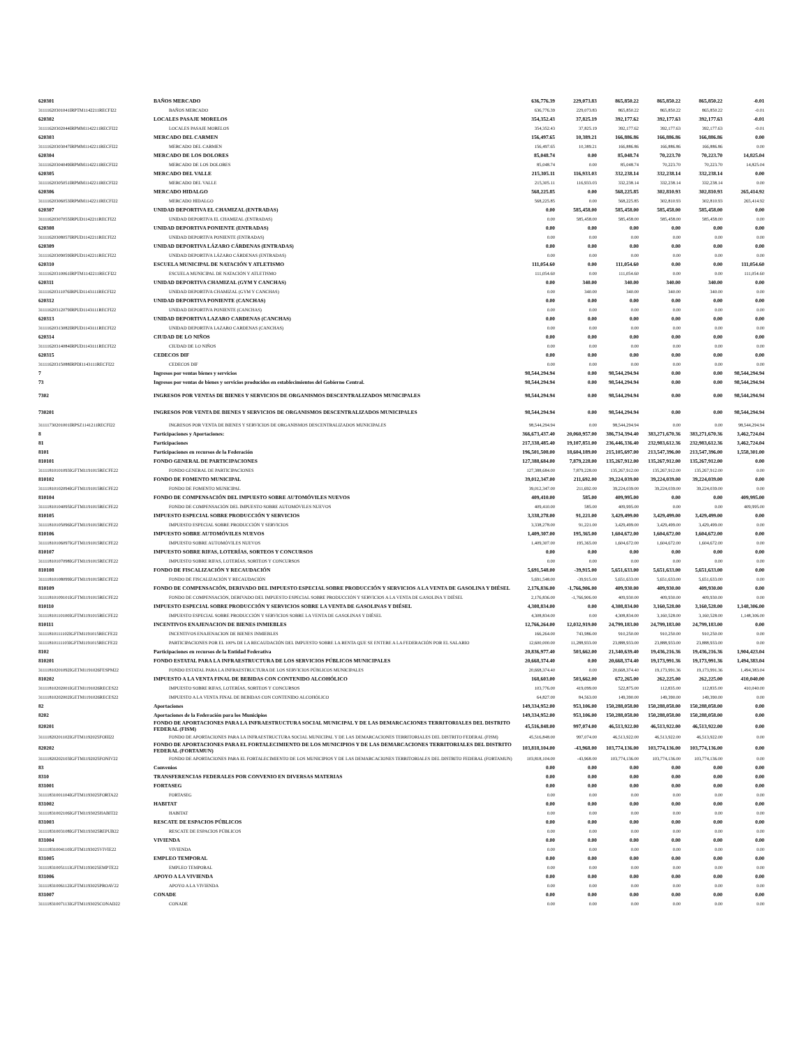| 620301 | BAÑOS MERCADO | 636,776.39 | 229,073.83 | 865,850.22 | 865,850.22 | 865,850.22 | -0.01 |
| 31111620301041IRPTM1142211RECFI22 | BAÑOS MERCADO | 636,776.39 | 229,073.83 | 865,850.22 | 865,850.22 | 865,850.22 | -0.01 |
| 620302 | LOCALES PASAJE MORELOS | 354,352.43 | 37,825.19 | 392,177.62 | 392,177.63 | 392,177.63 | -0.01 |
| 31111620302044IRPMM1142211RECFI22 | LOCALES PASAJE MORELOS | 354,352.43 | 37,825.19 | 392,177.62 | 392,177.63 | 392,177.63 | -0.01 |
| 620303 | MERCADO DEL CARMEN | 156,497.65 | 10,389.21 | 166,886.86 | 166,886.86 | 166,886.86 | 0.00 |
| 31111620303047IRPMM1142211RECFI22 | MERCADO DEL CARMEN | 156,497.65 | 10,389.21 | 166,886.86 | 166,886.86 | 166,886.86 | 0.00 |
| 620304 | MERCADO DE LOS DOLORES | 85,048.74 | 0.00 | 85,048.74 | 70,223.70 | 70,223.70 | 14,825.04 |
| 31111620304049IRPMM1142211RECFI22 | MERCADO DE LOS DOLORES | 85,048.74 | 0.00 | 85,048.74 | 70,223.70 | 70,223.70 | 14,825.04 |
| 620305 | MERCADO DEL VALLE | 215,305.11 | 116,933.03 | 332,238.14 | 332,238.14 | 332,238.14 | 0.00 |
| 31111620305051IRPMM1142211RECFI22 | MERCADO DEL VALLE | 215,305.11 | 116,933.03 | 332,238.14 | 332,238.14 | 332,238.14 | 0.00 |
| 620306 | MERCADO HIDALGO | 568,225.85 | 0.00 | 568,225.85 | 302,810.93 | 302,810.93 | 265,414.92 |
| 31111620306053IRPMM1142211RECFI22 | MERCADO HIDALGO | 568,225.85 | 0.00 | 568,225.85 | 302,810.93 | 302,810.93 | 265,414.92 |
| 620307 | UNIDAD DEPORTIVA EL CHAMIZAL (ENTRADAS) | 0.00 | 585,458.00 | 585,458.00 | 585,458.00 | 585,458.00 | 0.00 |
| 31111620307055IRPUD1142211RECFI22 | UNIDAD DEPORTIVA EL CHAMIZAL (ENTRADAS) | 0.00 | 585,458.00 | 585,458.00 | 585,458.00 | 585,458.00 | 0.00 |
| 620308 | UNIDAD DEPORTIVA PONIENTE (ENTRADAS) | 0.00 | 0.00 | 0.00 | 0.00 | 0.00 | 0.00 |
| 31111620308057IRPUD1142211RECFI22 | UNIDAD DEPORTIVA PONIENTE (ENTRADAS) | 0.00 | 0.00 | 0.00 | 0.00 | 0.00 | 0.00 |
| 620309 | UNIDAD DEPORTIVA LÁZARO CÁRDENAS (ENTRADAS) | 0.00 | 0.00 | 0.00 | 0.00 | 0.00 | 0.00 |
| 31111620309059IRPUD1142211RECFI22 | UNIDAD DEPORTIVA LÁZARO CÁRDENAS (ENTRADAS) | 0.00 | 0.00 | 0.00 | 0.00 | 0.00 | 0.00 |
| 620310 | ESCUELA MUNICIPAL DE NATACIÓN Y ATLETISMO | 111,054.60 | 0.00 | 111,054.60 | 0.00 | 0.00 | 111,054.60 |
| 31111620310061IRPTM1142211RECFI22 | ESCUELA MUNICIPAL DE NATACIÓN Y ATLETISMO | 111,054.60 | 0.00 | 111,054.60 | 0.00 | 0.00 | 111,054.60 |
| 620311 | UNIDAD DEPORTIVA CHAMIZAL (GYM Y CANCHAS) | 0.00 | 340.00 | 340.00 | 340.00 | 340.00 | 0.00 |
| 31111620311076IRPUD1143111RECFI22 | UNIDAD DEPORTIVA CHAMIZAL (GYM Y CANCHAS) | 0.00 | 340.00 | 340.00 | 340.00 | 340.00 | 0.00 |
| 620312 | UNIDAD DEPORTIVA PONIENTE (CANCHAS) | 0.00 | 0.00 | 0.00 | 0.00 | 0.00 | 0.00 |
| 31111620312079IRPUD1143111RECFI22 | UNIDAD DEPORTIVA PONIENTE (CANCHAS) | 0.00 | 0.00 | 0.00 | 0.00 | 0.00 | 0.00 |
| 620313 | UNIDAD DEPORTIVA LAZARO CARDENAS (CANCHAS) | 0.00 | 0.00 | 0.00 | 0.00 | 0.00 | 0.00 |
| 31111620313082IRPUD1143111RECFI22 | UNIDAD DEPORTIVA LAZARO CARDENAS (CANCHAS) | 0.00 | 0.00 | 0.00 | 0.00 | 0.00 | 0.00 |
| 620314 | CIUDAD DE LO NIÑOS | 0.00 | 0.00 | 0.00 | 0.00 | 0.00 | 0.00 |
| 31111620314084IRPUD1143111RECFI22 | CIUDAD DE LO NIÑOS | 0.00 | 0.00 | 0.00 | 0.00 | 0.00 | 0.00 |
| 620315 | CEDECOS DIF | 0.00 | 0.00 | 0.00 | 0.00 | 0.00 | 0.00 |
| 31111620315088IRPDI1143111RECFI22 | CEDECOS DIF | 0.00 | 0.00 | 0.00 | 0.00 | 0.00 | 0.00 |
| 7 | Ingresos por ventas bienes y servicios | 98,544,294.94 | 0.00 | 98,544,294.94 | 0.00 | 0.00 | 98,544,294.94 |
| 73 | Ingresos por ventas de bienes y servicios producidos en establecimientos del Gobierno Central. | 98,544,294.94 | 0.00 | 98,544,294.94 | 0.00 | 0.00 | 98,544,294.94 |
| 7302 | INGRESOS POR VENTAS DE BIENES Y SERVICIOS DE ORGANISMOS DESCENTRALIZADOS MUNICIPALES | 98,544,294.94 | 0.00 | 98,544,294.94 | 0.00 | 0.00 | 98,544,294.94 |
| 730201 | INGRESOS POR VENTA DE BIENES Y SERVICIOS DE ORGANISMOS DESCENTRALIZADOS MUNICIPALES | 98,544,294.94 | 0.00 | 98,544,294.94 | 0.00 | 0.00 | 98,544,294.94 |
| 31111730201001IRPSZ1141211RECFI22 | INGRESOS POR VENTA DE BIENES Y SERVICIOS DE ORGANISMOS DESCENTRALIZADOS MUNICIPALES | 98,544,294.94 | 0.00 | 98,544,294.94 | 0.00 | 0.00 | 98,544,294.94 |
| 8 | Participaciones y Aportaciones: | 366,673,437.40 | 20,060,957.00 | 386,734,394.40 | 383,271,670.36 | 383,271,670.36 | 3,462,724.04 |
| 81 | Participaciones | 217,338,485.40 | 19,107,851.00 | 236,446,336.40 | 232,983,612.36 | 232,983,612.36 | 3,462,724.04 |
| 8101 | Participaciones en recursos de la Federación | 196,501,508.00 | 18,604,189.00 | 215,105,697.00 | 213,547,396.00 | 213,547,396.00 | 1,558,301.00 |
| 810101 | FONDO GENERAL DE PARTICIPACIONES | 127,388,684.00 | 7,879,228.00 | 135,267,912.00 | 135,267,912.00 | 135,267,912.00 | 0.00 |
| 31111810101093IGFTM1191015RECFE22 | FONDO GENERAL DE PARTICIPACIONES | 127,388,684.00 | 7,879,228.00 | 135,267,912.00 | 135,267,912.00 | 135,267,912.00 | 0.00 |
| 810102 | FONDO DE FOMENTO MUNICIPAL | 39,012,347.00 | 211,692.00 | 39,224,039.00 | 39,224,039.00 | 39,224,039.00 | 0.00 |
| 31111810102094IGFTM1191015RECFE22 | FONDO DE FOMENTO MUNICIPAL | 39,012,347.00 | 211,692.00 | 39,224,039.00 | 39,224,039.00 | 39,224,039.00 | 0.00 |
| 810104 | FONDO DE COMPENSACIÓN DEL IMPUESTO SOBRE AUTOMÓVILES NUEVOS | 409,410.00 | 585.00 | 409,995.00 | 0.00 | 0.00 | 409,995.00 |
| 31111810104095IGFTM1191015RECFE22 | FONDO DE COMPENSACIÓN DEL IMPUESTO SOBRE AUTOMÓVILES NUEVOS | 409,410.00 | 585.00 | 409,995.00 | 0.00 | 0.00 | 409,995.00 |
| 810105 | IMPUESTO ESPECIAL SOBRE PRODUCCIÓN Y SERVICIOS | 3,338,278.00 | 91,221.00 | 3,429,499.00 | 3,429,499.00 | 3,429,499.00 | 0.00 |
| 31111810105096IGFTM1191015RECFE22 | IMPUESTO ESPECIAL SOBRE PRODUCCIÓN Y SERVICIOS | 3,338,278.00 | 91,221.00 | 3,429,499.00 | 3,429,499.00 | 3,429,499.00 | 0.00 |
| 810106 | IMPUESTO SOBRE AUTOMÓVILES NUEVOS | 1,409,307.00 | 195,365.00 | 1,604,672.00 | 1,604,672.00 | 1,604,672.00 | 0.00 |
| 31111810106097IGFTM1191015RECFE22 | IMPUESTO SOBRE AUTOMÓVILES NUEVOS | 1,409,307.00 | 195,365.00 | 1,604,672.00 | 1,604,672.00 | 1,604,672.00 | 0.00 |
| 810107 | IMPUESTO SOBRE RIFAS, LOTERÍAS, SORTEOS Y CONCURSOS | 0.00 | 0.00 | 0.00 | 0.00 | 0.00 | 0.00 |
| 31111810107098IGFTM1191015RECFE22 | IMPUESTO SOBRE RIFAS, LOTERÍAS, SORTEOS Y CONCURSOS | 0.00 | 0.00 | 0.00 | 0.00 | 0.00 | 0.00 |
| 810108 | FONDO DE FISCALIZACIÓN Y RECAUDACIÓN | 5,691,548.00 | -39,915.00 | 5,651,633.00 | 5,651,633.00 | 5,651,633.00 | 0.00 |
| 31111810108099IGFTM1191015RECFE22 | FONDO DE FISCALIZACIÓN Y RECAUDACIÓN | 5,691,548.00 | -39,915.00 | 5,651,633.00 | 5,651,633.00 | 5,651,633.00 | 0.00 |
| 810109 | FONDO DE COMPENSACIÓN, DERIVADO DEL IMPUESTO ESPECIAL SOBRE PRODUCCIÓN Y SERVICIOS A LA VENTA DE GASOLINA Y DIÉSEL | 2,176,836.00 | -1,766,906.00 | 409,930.00 | 409,930.00 | 409,930.00 | 0.00 |
| 31111810109101IGFTM1191015RECFE22 | FONDO DE COMPENSACIÓN, DERIVADO DEL IMPUESTO ESPECIAL SOBRE PRODUCCIÓN Y SERVICIOS A LA VENTA DE GASOLINA Y DIÉSEL | 2,176,836.00 | -1,766,906.00 | 409,930.00 | 409,930.00 | 409,930.00 | 0.00 |
| 810110 | IMPUESTO ESPECIAL SOBRE PRODUCCIÓN Y SERVICIOS SOBRE LA VENTA DE GASOLINAS Y DIÉSEL | 4,308,834.00 | 0.00 | 4,308,834.00 | 3,160,528.00 | 3,160,528.00 | 1,148,306.00 |
| 31111810110100IGFTM1191015RECFE22 | IMPUESTO ESPECIAL SOBRE PRODUCCIÓN Y SERVICIOS SOBRE LA VENTA DE GASOLINAS Y DIÉSEL | 4,308,834.00 | 0.00 | 4,308,834.00 | 3,160,528.00 | 3,160,528.00 | 1,148,306.00 |
| 810111 | INCENTIVOS ENAJENACION DE BIENES INMIEBLES | 12,766,264.00 | 12,032,919.00 | 24,799,183.00 | 24,799,183.00 | 24,799,183.00 | 0.00 |
| 31111810111102IGFTM1191015RECFE22 | INCENTIVOS ENAJENACION DE BIENES INMIEBLES | 166,264.00 | 743,986.00 | 910,250.00 | 910,250.00 | 910,250.00 | 0.00 |
| 31111810111103IGFTM1191015RECFE22 | PARTICIPACIONES POR EL 100% DE LA RECAUDACIÓN DEL IMPUESTO SOBRE LA RENTA QUE SE ENTERE A LA FEDERACIÓN POR EL SALARIO | 12,600,000.00 | 11,288,933.00 | 23,888,933.00 | 23,888,933.00 | 23,888,933.00 | 0.00 |
| 8102 | Participaciones en recursos de la Entidad Federativa | 20,836,977.40 | 503,662.00 | 21,340,639.40 | 19,436,216.36 | 19,436,216.36 | 1,904,423.04 |
| 810201 | FONDO ESTATAL PARA LA INFRAESTRUCTURA DE LOS SERVICIOS PÚBLICOS MUNICIPALES | 20,668,374.40 | 0.00 | 20,668,374.40 | 19,173,991.36 | 19,173,991.36 | 1,494,383.04 |
| 31111810201092IGETM1191026FESPM22 | FONDO ESTATAL PARA LA INFRAESTRUCTURA DE LOS SERVICIOS PÚBLICOS MUNICIPALES | 20,668,374.40 | 0.00 | 20,668,374.40 | 19,173,991.36 | 19,173,991.36 | 1,494,383.04 |
| 810202 | IMPUESTO A LA VENTA FINAL DE BEBIDAS CON CONTENIDO ALCOHÓLICO | 168,603.00 | 503,662.00 | 672,265.00 | 262,225.00 | 262,225.00 | 410,040.00 |
| 31111810202001IGETM1191026RECES22 | IMPUESTO SOBRE RIFAS, LOTERÍAS, SORTEOS Y CONCURSOS | 103,776.00 | 419,099.00 | 522,875.00 | 112,835.00 | 112,835.00 | 410,040.00 |
| 31111810202002IGETM1191026RECES22 | IMPUESTO A LA VENTA FINAL DE BEBIDAS CON CONTENIDO ALCOHÓLICO | 64,827.00 | 84,563.00 | 149,390.00 | 149,390.00 | 149,390.00 | 0.00 |
| 82 | Aportaciones | 149,334,952.00 | 953,106.00 | 150,288,058.00 | 150,288,058.00 | 150,288,058.00 | 0.00 |
| 8202 | Aportaciones de la Federación para los Municipios | 149,334,952.00 | 953,106.00 | 150,288,058.00 | 150,288,058.00 | 150,288,058.00 | 0.00 |
| 820201 | FONDO DE APORTACIONES PARA LA INFRAESTRUCTURA SOCIAL MUNICIPAL Y DE LAS DEMARCACIONES TERRITORIALES DEL DISTRITO FEDERAL (FISM) | 45,516,848.00 | 997,074.00 | 46,513,922.00 | 46,513,922.00 | 46,513,922.00 | 0.00 |
| 31111820201102IGFTM1192025FOIII22 | FONDO DE APORTACIONES PARA LA INFRAESTRUCTURA SOCIAL MUNICIPAL Y DE LAS DEMARCACIONES TERRITORIALES DEL DISTRITO FEDERAL (FISM) | 45,516,848.00 | 997,074.00 | 46,513,922.00 | 46,513,922.00 | 46,513,922.00 | 0.00 |
| 820202 | FONDO DE APORTACIONES PARA EL FORTALECIMIENTO DE LOS MUNICIPIOS Y DE LAS DEMARCACIONES TERRITORIALES DEL DISTRITO FEDERAL (FORTAMUN) | 103,818,104.00 | -43,968.00 | 103,774,136.00 | 103,774,136.00 | 103,774,136.00 | 0.00 |
| 31111820202103IGFTM1192025FONIV22 | FONDO DE APORTACIONES PARA EL FORTALECIMIENTO DE LOS MUNICIPIOS Y DE LAS DEMARCACIONES TERRITORIALES DEL DISTRITO FEDERAL (FORTAMUN) | 103,818,104.00 | -43,968.00 | 103,774,136.00 | 103,774,136.00 | 103,774,136.00 | 0.00 |
| 83 | Convenios | 0.00 | 0.00 | 0.00 | 0.00 | 0.00 | 0.00 |
| 8310 | TRANSFERENCIAS FEDERALES POR CONVENIO EN DIVERSAS MATERIAS | 0.00 | 0.00 | 0.00 | 0.00 | 0.00 | 0.00 |
| 831001 | FORTASEG | 0.00 | 0.00 | 0.00 | 0.00 | 0.00 | 0.00 |
| 31111831001104IGFTM1193025FORTA22 | FORTASEG | 0.00 | 0.00 | 0.00 | 0.00 | 0.00 | 0.00 |
| 831002 | HABITAT | 0.00 | 0.00 | 0.00 | 0.00 | 0.00 | 0.00 |
| 31111831002106IGFTM1193025HABIT22 | HABITAT | 0.00 | 0.00 | 0.00 | 0.00 | 0.00 | 0.00 |
| 831003 | RESCATE DE ESPACIOS PÚBLICOS | 0.00 | 0.00 | 0.00 | 0.00 | 0.00 | 0.00 |
| 31111831003108IGFTM1193025REPUB22 | RESCATE DE ESPACIOS PÚBLICOS | 0.00 | 0.00 | 0.00 | 0.00 | 0.00 | 0.00 |
| 831004 | VIVIENDA | 0.00 | 0.00 | 0.00 | 0.00 | 0.00 | 0.00 |
| 31111831004110IGFTM1193025VIVIE22 | VIVIENDA | 0.00 | 0.00 | 0.00 | 0.00 | 0.00 | 0.00 |
| 831005 | EMPLEO TEMPORAL | 0.00 | 0.00 | 0.00 | 0.00 | 0.00 | 0.00 |
| 31111831005111IGFTM1193025EMPTE22 | EMPLEO TEMPORAL | 0.00 | 0.00 | 0.00 | 0.00 | 0.00 | 0.00 |
| 831006 | APOYO A LA VIVIENDA | 0.00 | 0.00 | 0.00 | 0.00 | 0.00 | 0.00 |
| 31111831006112IGFTM1193025PROAV22 | APOYO A LA VIVIENDA | 0.00 | 0.00 | 0.00 | 0.00 | 0.00 | 0.00 |
| 831007 | CONADE | 0.00 | 0.00 | 0.00 | 0.00 | 0.00 | 0.00 |
| 31111831007113IGFTM1193025CONAD22 | CONADE | 0.00 | 0.00 | 0.00 | 0.00 | 0.00 | 0.00 |